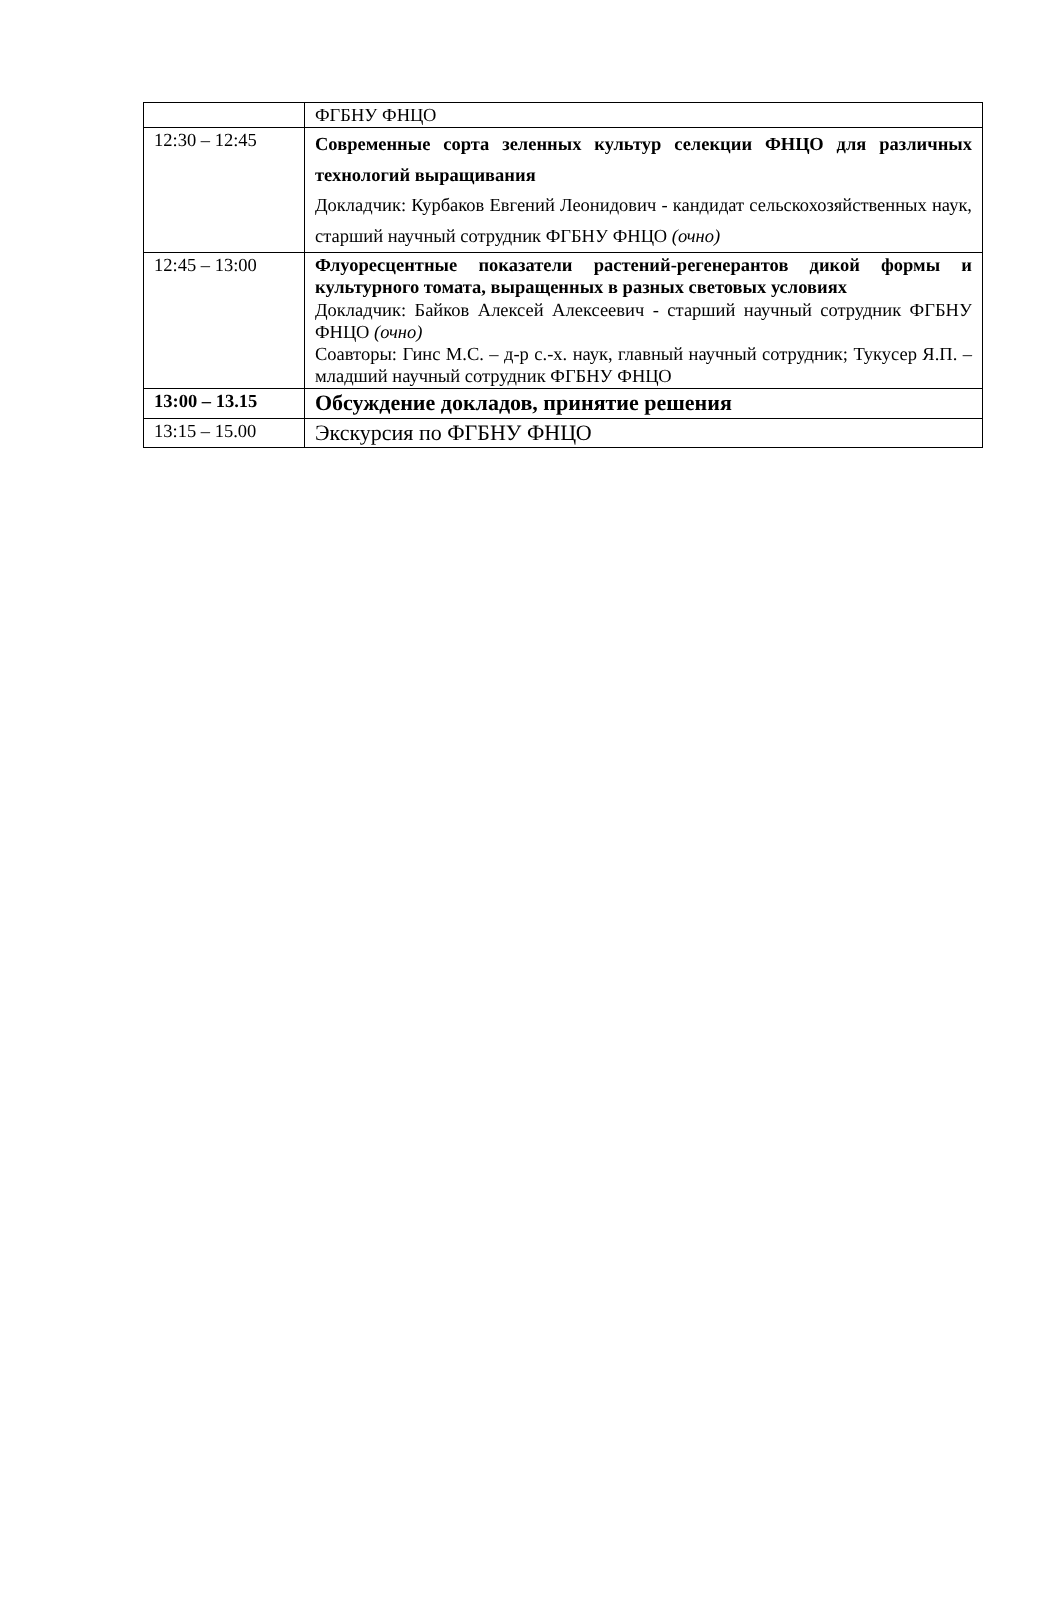| | ФГБНУ ФНЦО |
| 12:30 – 12:45 | Современные сорта зеленных культур селекции ФНЦО для различных технологий выращивания Докладчик: Курбаков Евгений Леонидович - кандидат сельскохозяйственных наук, старший научный сотрудник ФГБНУ ФНЦО (очно) |
| 12:45 – 13:00 | Флуоресцентные показатели растений-регенерантов дикой формы и культурного томата, выращенных в разных световых условиях Докладчик: Байков Алексей Алексеевич - старший научный сотрудник ФГБНУ ФНЦО (очно) Соавторы: Гинс М.С. – д-р с.-х. наук, главный научный сотрудник; Тукусер Я.П. – младший научный сотрудник ФГБНУ ФНЦО |
| 13:00 – 13.15 | Обсуждение докладов, принятие решения |
| 13:15 – 15.00 | Экскурсия по ФГБНУ ФНЦО |